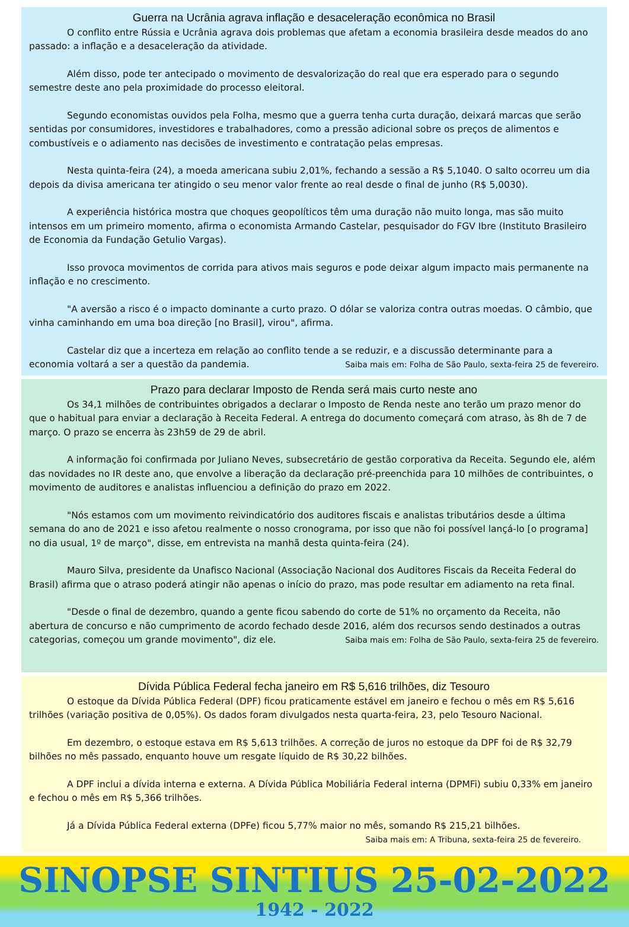Guerra na Ucrânia agrava inflação e desaceleração econômica no Brasil
O conflito entre Rússia e Ucrânia agrava dois problemas que afetam a economia brasileira desde meados do ano passado: a inflação e a desaceleração da atividade.
Além disso, pode ter antecipado o movimento de desvalorização do real que era esperado para o segundo semestre deste ano pela proximidade do processo eleitoral.
Segundo economistas ouvidos pela Folha, mesmo que a guerra tenha curta duração, deixará marcas que serão sentidas por consumidores, investidores e trabalhadores, como a pressão adicional sobre os preços de alimentos e combustíveis e o adiamento nas decisões de investimento e contratação pelas empresas.
Nesta quinta-feira (24), a moeda americana subiu 2,01%, fechando a sessão a R$ 5,1040. O salto ocorreu um dia depois da divisa americana ter atingido o seu menor valor frente ao real desde o final de junho (R$ 5,0030).
A experiência histórica mostra que choques geopolíticos têm uma duração não muito longa, mas são muito intensos em um primeiro momento, afirma o economista Armando Castelar, pesquisador do FGV Ibre (Instituto Brasileiro de Economia da Fundação Getulio Vargas).
Isso provoca movimentos de corrida para ativos mais seguros e pode deixar algum impacto mais permanente na inflação e no crescimento.
"A aversão a risco é o impacto dominante a curto prazo. O dólar se valoriza contra outras moedas. O câmbio, que vinha caminhando em uma boa direção [no Brasil], virou", afirma.
Castelar diz que a incerteza em relação ao conflito tende a se reduzir, e a discussão determinante para a economia voltará a ser a questão da pandemia. Saiba mais em: Folha de São Paulo, sexta-feira 25 de fevereiro.
Prazo para declarar Imposto de Renda será mais curto neste ano
Os 34,1 milhões de contribuintes obrigados a declarar o Imposto de Renda neste ano terão um prazo menor do que o habitual para enviar a declaração à Receita Federal. A entrega do documento começará com atraso, às 8h de 7 de março. O prazo se encerra às 23h59 de 29 de abril.
A informação foi confirmada por Juliano Neves, subsecretário de gestão corporativa da Receita. Segundo ele, além das novidades no IR deste ano, que envolve a liberação da declaração pré-preenchida para 10 milhões de contribuintes, o movimento de auditores e analistas influenciou a definição do prazo em 2022.
"Nós estamos com um movimento reivindicatório dos auditores fiscais e analistas tributários desde a última semana do ano de 2021 e isso afetou realmente o nosso cronograma, por isso que não foi possível lançá-lo [o programa] no dia usual, 1º de março", disse, em entrevista na manhã desta quinta-feira (24).
Mauro Silva, presidente da Unafisco Nacional (Associação Nacional dos Auditores Fiscais da Receita Federal do Brasil) afirma que o atraso poderá atingir não apenas o início do prazo, mas pode resultar em adiamento na reta final.
"Desde o final de dezembro, quando a gente ficou sabendo do corte de 51% no orçamento da Receita, não abertura de concurso e não cumprimento de acordo fechado desde 2016, além dos recursos sendo destinados a outras categorias, começou um grande movimento", diz ele. Saiba mais em: Folha de São Paulo, sexta-feira 25 de fevereiro.
Dívida Pública Federal fecha janeiro em R$ 5,616 trilhões, diz Tesouro
O estoque da Dívida Pública Federal (DPF) ficou praticamente estável em janeiro e fechou o mês em R$ 5,616 trilhões (variação positiva de 0,05%). Os dados foram divulgados nesta quarta-feira, 23, pelo Tesouro Nacional.
Em dezembro, o estoque estava em R$ 5,613 trilhões. A correção de juros no estoque da DPF foi de R$ 32,79 bilhões no mês passado, enquanto houve um resgate líquido de R$ 30,22 bilhões.
A DPF inclui a dívida interna e externa. A Dívida Pública Mobiliária Federal interna (DPMFi) subiu 0,33% em janeiro e fechou o mês em R$ 5,366 trilhões.
Já a Dívida Pública Federal externa (DPFe) ficou 5,77% maior no mês, somando R$ 215,21 bilhões.
Saiba mais em: A Tribuna, sexta-feira 25 de fevereiro.
SINOPSE SINTIUS 25-02-2022
1942 - 2022